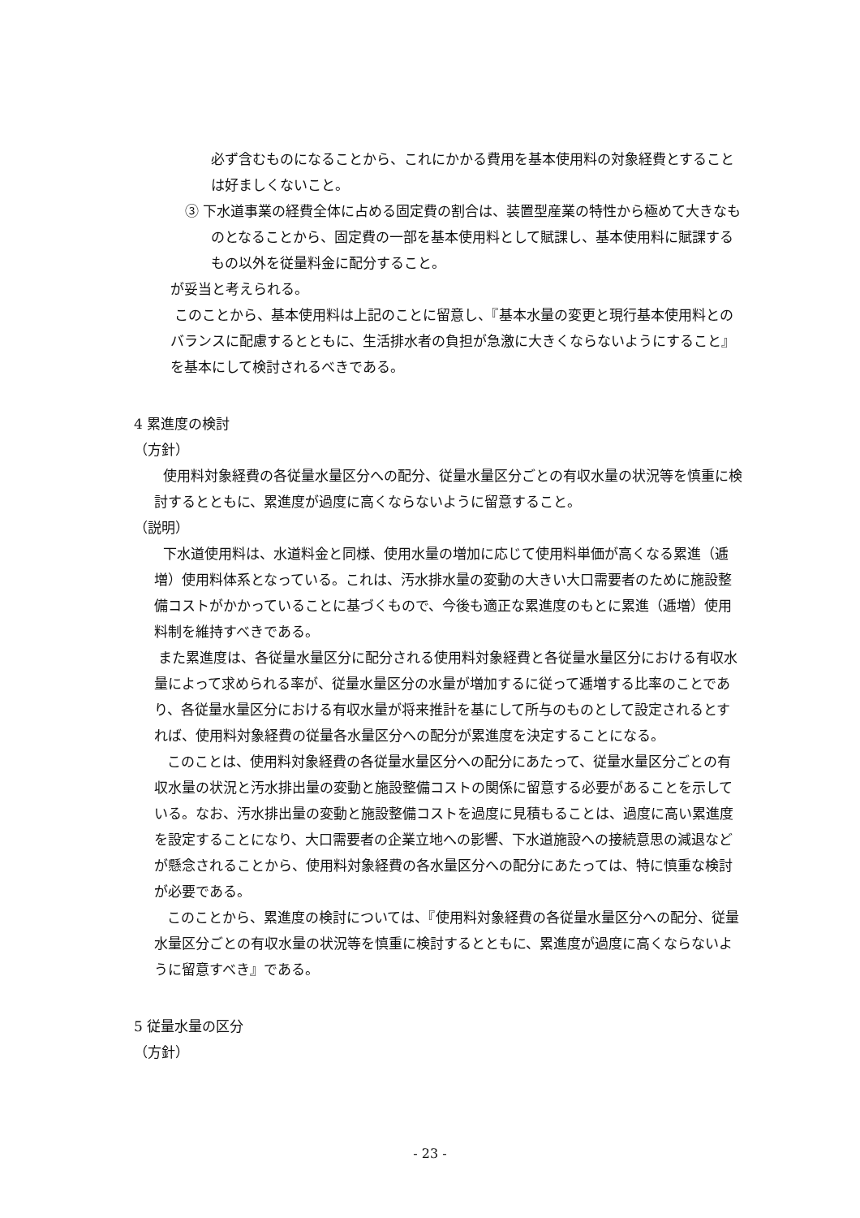必ず含むものになることから、これにかかる費用を基本使用料の対象経費とすることは好ましくないこと。
③ 下水道事業の経費全体に占める固定費の割合は、装置型産業の特性から極めて大きなものとなることから、固定費の一部を基本使用料として賦課し、基本使用料に賦課するもの以外を従量料金に配分すること。
が妥当と考えられる。
このことから、基本使用料は上記のことに留意し、『基本水量の変更と現行基本使用料とのバランスに配慮するとともに、生活排水者の負担が急激に大きくならないようにすること』を基本にして検討されるべきである。
4 累進度の検討
（方針）
使用料対象経費の各従量水量区分への配分、従量水量区分ごとの有収水量の状況等を慎重に検討するとともに、累進度が過度に高くならないように留意すること。
（説明）
下水道使用料は、水道料金と同様、使用水量の増加に応じて使用料単価が高くなる累進（逓増）使用料体系となっている。これは、汚水排水量の変動の大きい大口需要者のために施設整備コストがかかっていることに基づくもので、今後も適正な累進度のもとに累進（逓増）使用料制を維持すべきである。
また累進度は、各従量水量区分に配分される使用料対象経費と各従量水量区分における有収水量によって求められる率が、従量水量区分の水量が増加するに従って逓増する比率のことであり、各従量水量区分における有収水量が将来推計を基にして所与のものとして設定されるとすれば、使用料対象経費の従量各水量区分への配分が累進度を決定することになる。
このことは、使用料対象経費の各従量水量区分への配分にあたって、従量水量区分ごとの有収水量の状況と汚水排出量の変動と施設整備コストの関係に留意する必要があることを示している。なお、汚水排出量の変動と施設整備コストを過度に見積もることは、過度に高い累進度を設定することになり、大口需要者の企業立地への影響、下水道施設への接続意思の減退などが懸念されることから、使用料対象経費の各水量区分への配分にあたっては、特に慎重な検討が必要である。
このことから、累進度の検討については、『使用料対象経費の各従量水量区分への配分、従量水量区分ごとの有収水量の状況等を慎重に検討するとともに、累進度が過度に高くならないように留意すべき』である。
5 従量水量の区分
（方針）
- 23 -